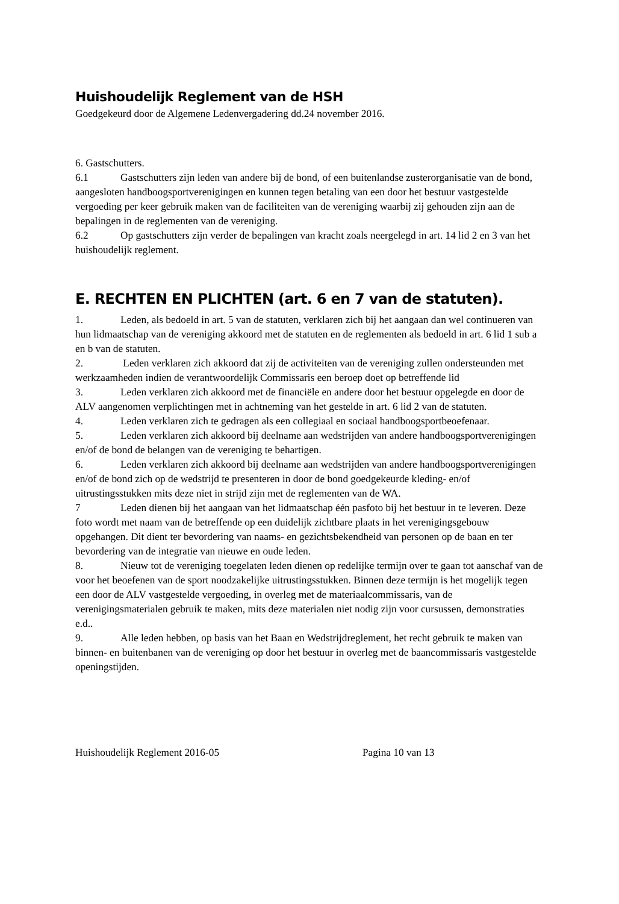Huishoudelijk Reglement van de HSH
Goedgekeurd door de Algemene Ledenvergadering dd.24 november 2016.
6. Gastschutters.
6.1 Gastschutters zijn leden van andere bij de bond, of een buitenlandse zusterorganisatie van de bond, aangesloten handboogsportverenigingen en kunnen tegen betaling van een door het bestuur vastgestelde vergoeding per keer gebruik maken van de faciliteiten van de vereniging waarbij zij gehouden zijn aan de bepalingen in de reglementen van de vereniging.
6.2 Op gastschutters zijn verder de bepalingen van kracht zoals neergelegd in art. 14 lid 2 en 3 van het huishoudelijk reglement.
E. RECHTEN EN PLICHTEN (art. 6 en 7 van de statuten).
1. Leden, als bedoeld in art. 5 van de statuten, verklaren zich bij het aangaan dan wel continueren van hun lidmaatschap van de vereniging akkoord met de statuten en de reglementen als bedoeld in art. 6 lid 1 sub a en b van de statuten.
2. Leden verklaren zich akkoord dat zij de activiteiten van de vereniging zullen ondersteunden met werkzaamheden indien de verantwoordelijk Commissaris een beroep doet op betreffende lid
3. Leden verklaren zich akkoord met de financiële en andere door het bestuur opgelegde en door de ALV aangenomen verplichtingen met in achtneming van het gestelde in art. 6 lid 2 van de statuten.
4. Leden verklaren zich te gedragen als een collegiaal en sociaal handboogsportbeoefenaar.
5. Leden verklaren zich akkoord bij deelname aan wedstrijden van andere handboogsportverenigingen en/of de bond de belangen van de vereniging te behartigen.
6. Leden verklaren zich akkoord bij deelname aan wedstrijden van andere handboogsportverenigingen en/of de bond zich op de wedstrijd te presenteren in door de bond goedgekeurde kleding- en/of uitrustingsstukken mits deze niet in strijd zijn met de reglementen van de WA.
7 Leden dienen bij het aangaan van het lidmaatschap één pasfoto bij het bestuur in te leveren. Deze foto wordt met naam van de betreffende op een duidelijk zichtbare plaats in het verenigingsgebouw opgehangen. Dit dient ter bevordering van naams- en gezichtsbekendheid van personen op de baan en ter bevordering van de integratie van nieuwe en oude leden.
8. Nieuw tot de vereniging toegelaten leden dienen op redelijke termijn over te gaan tot aanschaf van de voor het beoefenen van de sport noodzakelijke uitrustingsstukken. Binnen deze termijn is het mogelijk tegen een door de ALV vastgestelde vergoeding, in overleg met de materiaalcommissaris, van de verenigingsmaterialen gebruik te maken, mits deze materialen niet nodig zijn voor cursussen, demonstraties e.d..
9. Alle leden hebben, op basis van het Baan en Wedstrijdreglement, het recht gebruik te maken van binnen- en buitenbanen van de vereniging op door het bestuur in overleg met de baancommissaris vastgestelde openingstijden.
Huishoudelijk Reglement 2016-05 Pagina 10 van 13